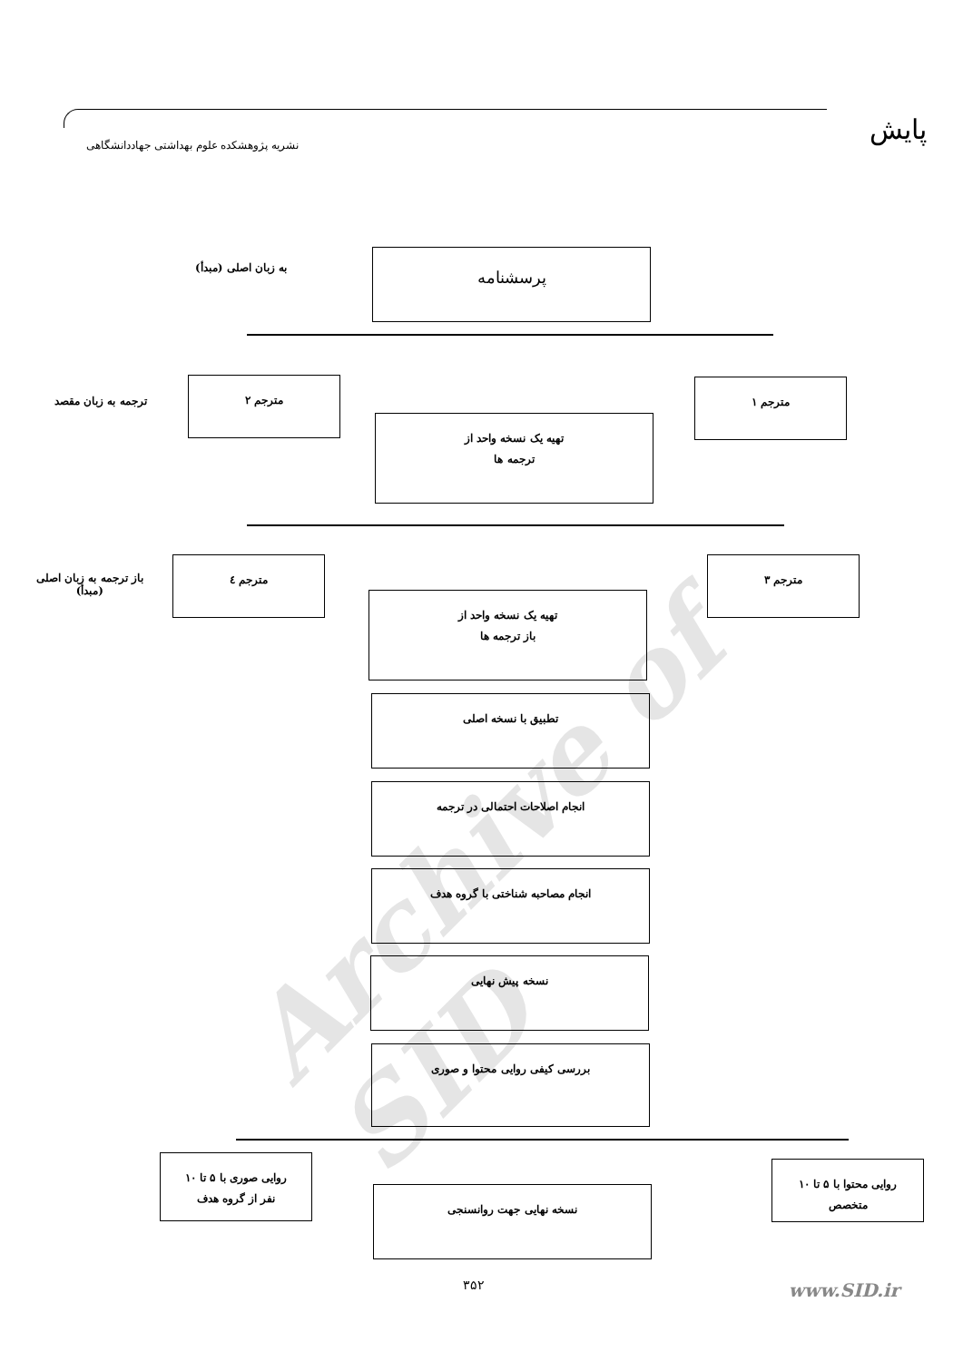پایش
نشریه پژوهشکده علوم بهداشتی جهاددانشگاهی
Archive of SID
به زبان اصلی (مبدأ)
پرسشنامه
ترجمه به زبان مقصد
مترجم ۲ مترجم ۱
تهیه یک نسخه واحد از
ترجمه ها
باز ترجمه به زبان اصلی
(مبدأ)
مترجم ٤ مترجم ۳
تهیه یک نسخه واحد از
باز ترجمه ها
تطبیق با نسخه اصلی
انجام اصلاحات احتمالی در ترجمه
انجام مصاحبه شناختی با گروه هدف
نسخه پیش نهایی
بررسی کیفی روایی محتوا و صوری
روایی صوری با ۵ تا ۱۰
نفر از گروه هدف
روایی محتوا با ۵ تا ۱۰
متخصص
نسخه نهایی جهت روانسنجی
۳۵۲ www.SID.ir